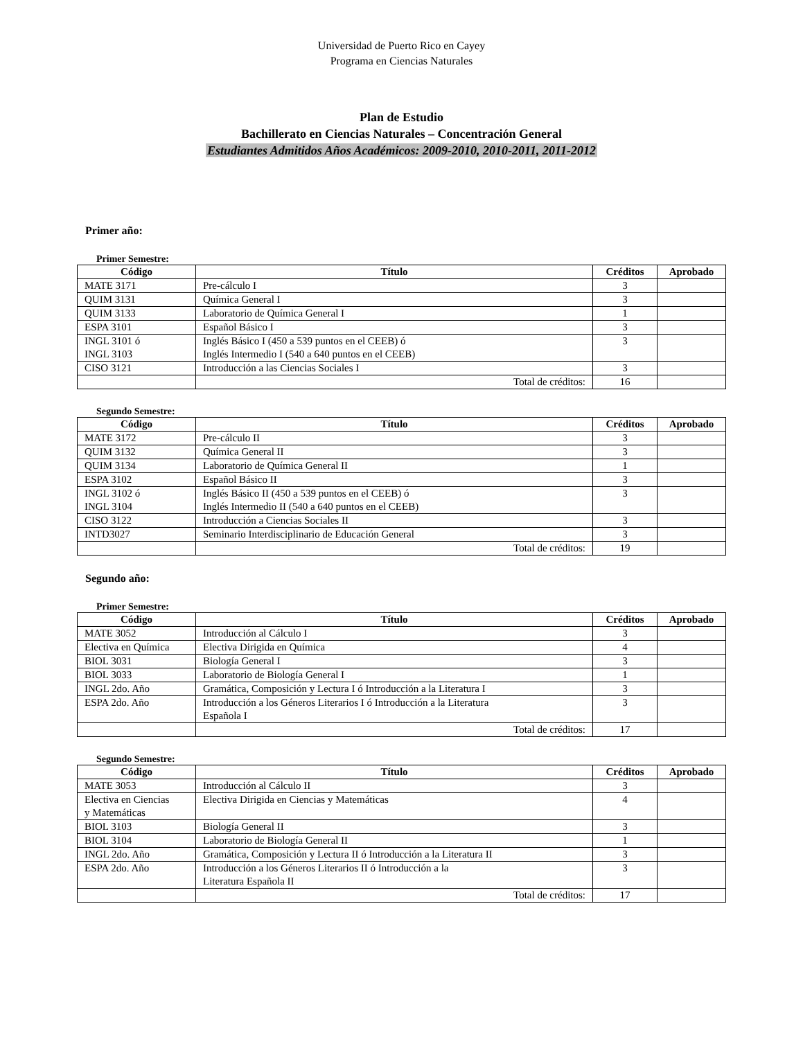Universidad de Puerto Rico en Cayey
Programa en Ciencias Naturales
Plan de Estudio
Bachillerato en Ciencias Naturales – Concentración General
Estudiantes Admitidos Años Académicos: 2009-2010, 2010-2011, 2011-2012
Primer año:
Primer Semestre:
| Código | Título | Créditos | Aprobado |
| --- | --- | --- | --- |
| MATE 3171 | Pre-cálculo I | 3 | |
| QUIM 3131 | Química General I | 3 | |
| QUIM 3133 | Laboratorio de Química General I | 1 | |
| ESPA 3101 | Español Básico I | 3 | |
| INGL 3101 ó INGL 3103 | Inglés Básico I (450 a 539 puntos en el CEEB) ó Inglés Intermedio I (540 a 640 puntos en el CEEB) | 3 | |
| CISO 3121 | Introducción a las Ciencias Sociales I | 3 | |
| | Total de créditos: | 16 | |
Segundo Semestre:
| Código | Título | Créditos | Aprobado |
| --- | --- | --- | --- |
| MATE 3172 | Pre-cálculo II | 3 | |
| QUIM 3132 | Química General II | 3 | |
| QUIM 3134 | Laboratorio de Química General II | 1 | |
| ESPA 3102 | Español Básico II | 3 | |
| INGL 3102 ó INGL 3104 | Inglés Básico II (450 a 539 puntos en el CEEB) ó Inglés Intermedio II (540 a 640 puntos en el CEEB) | 3 | |
| CISO 3122 | Introducción a Ciencias Sociales II | 3 | |
| INTD3027 | Seminario Interdisciplinario de Educación General | 3 | |
| | Total de créditos: | 19 | |
Segundo año:
Primer Semestre:
| Código | Título | Créditos | Aprobado |
| --- | --- | --- | --- |
| MATE 3052 | Introducción al Cálculo I | 3 | |
| Electiva en Química | Electiva Dirigida en Química | 4 | |
| BIOL 3031 | Biología General I | 3 | |
| BIOL 3033 | Laboratorio de Biología General I | 1 | |
| INGL 2do. Año | Gramática, Composición y Lectura I ó Introducción a la Literatura I | 3 | |
| ESPA 2do. Año | Introducción a los Géneros Literarios I ó Introducción a la Literatura Española I | 3 | |
| | Total de créditos: | 17 | |
Segundo Semestre:
| Código | Título | Créditos | Aprobado |
| --- | --- | --- | --- |
| MATE 3053 | Introducción al Cálculo II | 3 | |
| Electiva en Ciencias y Matemáticas | Electiva Dirigida en Ciencias y Matemáticas | 4 | |
| BIOL 3103 | Biología General II | 3 | |
| BIOL 3104 | Laboratorio de Biología General II | 1 | |
| INGL 2do. Año | Gramática, Composición y Lectura II ó Introducción a la Literatura II | 3 | |
| ESPA 2do. Año | Introducción a los Géneros Literarios II ó Introducción a la Literatura Española II | 3 | |
| | Total de créditos: | 17 | |